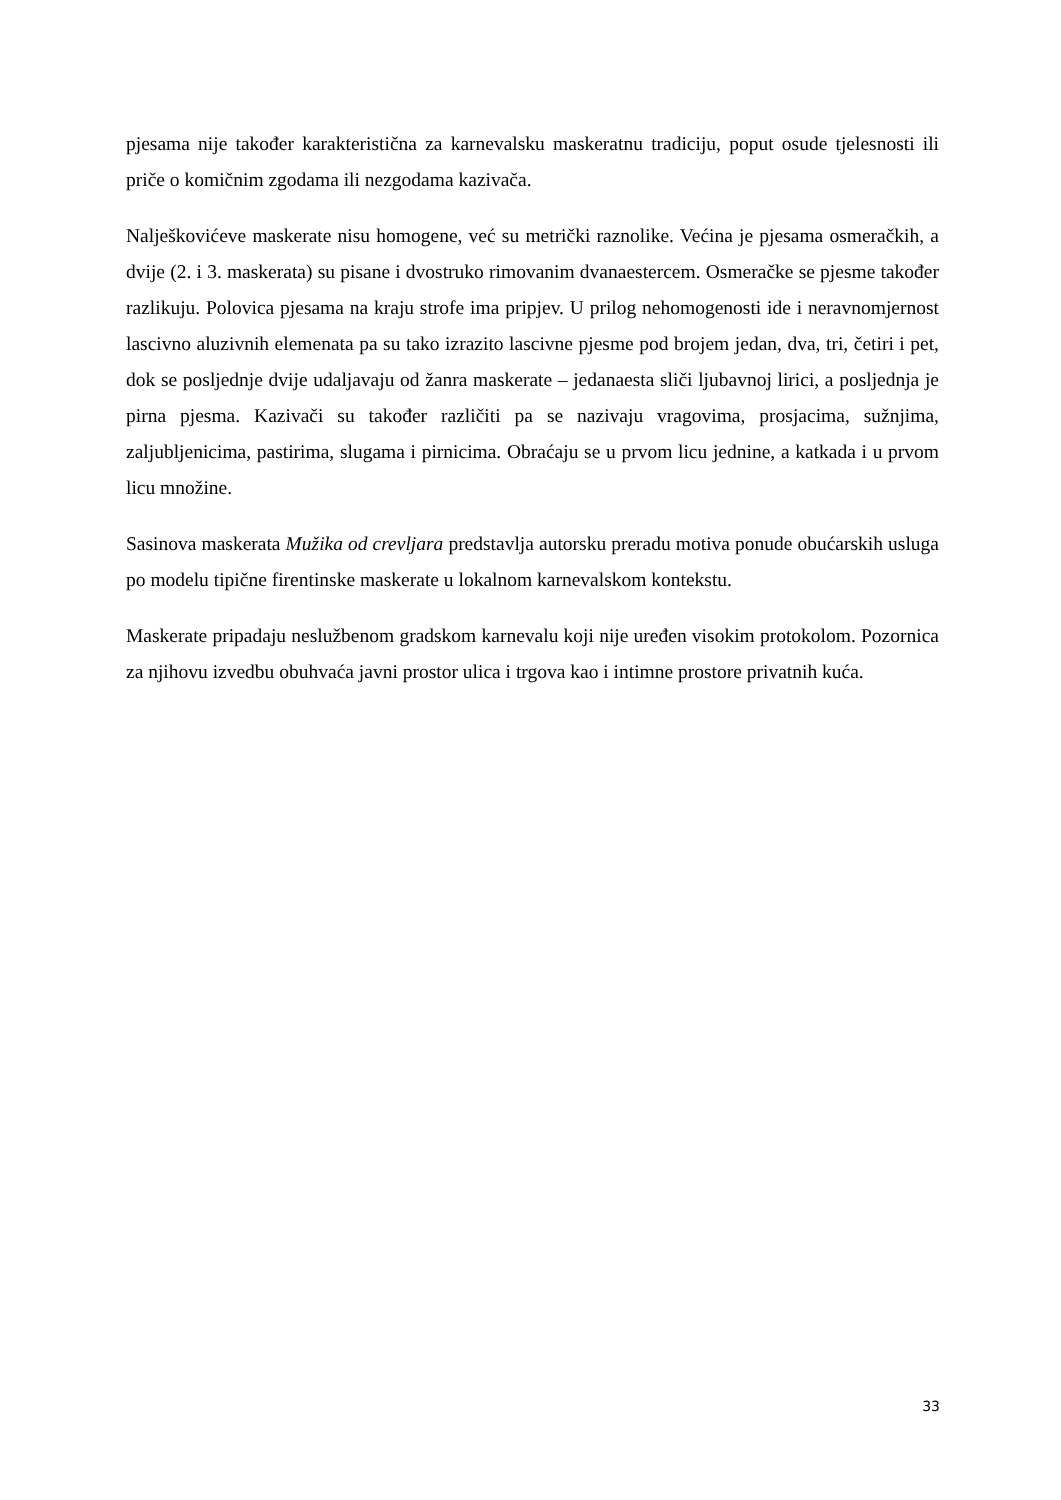pjesama nije također karakteristična za karnevalsku maskeratnu tradiciju, poput osude tjelesnosti ili priče o komičnim zgodama ili nezgodama kazivača.
Nalješkovićeve maskerate nisu homogene, već su metrički raznolike. Većina je pjesama osmeračkih, a dvije (2. i 3. maskerata) su pisane i dvostruko rimovanim dvanaestercem. Osmeračke se pjesme također razlikuju. Polovica pjesama na kraju strofe ima pripjev. U prilog nehomogenosti ide i neravnomjernost lascivno aluzivnih elemenata pa su tako izrazito lascivne pjesme pod brojem jedan, dva, tri, četiri i pet, dok se posljednje dvije udaljavaju od žanra maskerate – jedanaesta sliči ljubavnoj lirici, a posljednja je pirna pjesma. Kazivači su također različiti pa se nazivaju vragovima, prosjacima, sužnjima, zaljubljenicima, pastirima, slugama i pirnicima. Obraćaju se u prvom licu jednine, a katkada i u prvom licu množine.
Sasinova maskerata Mužika od crevljara predstavlja autorsku preradu motiva ponude obućarskih usluga po modelu tipične firentinske maskerate u lokalnom karnevalskom kontekstu.
Maskerate pripadaju neslužbenom gradskom karnevalu koji nije uređen visokim protokolom. Pozornica za njihovu izvedbu obuhvaća javni prostor ulica i trgova kao i intimne prostore privatnih kuća.
33